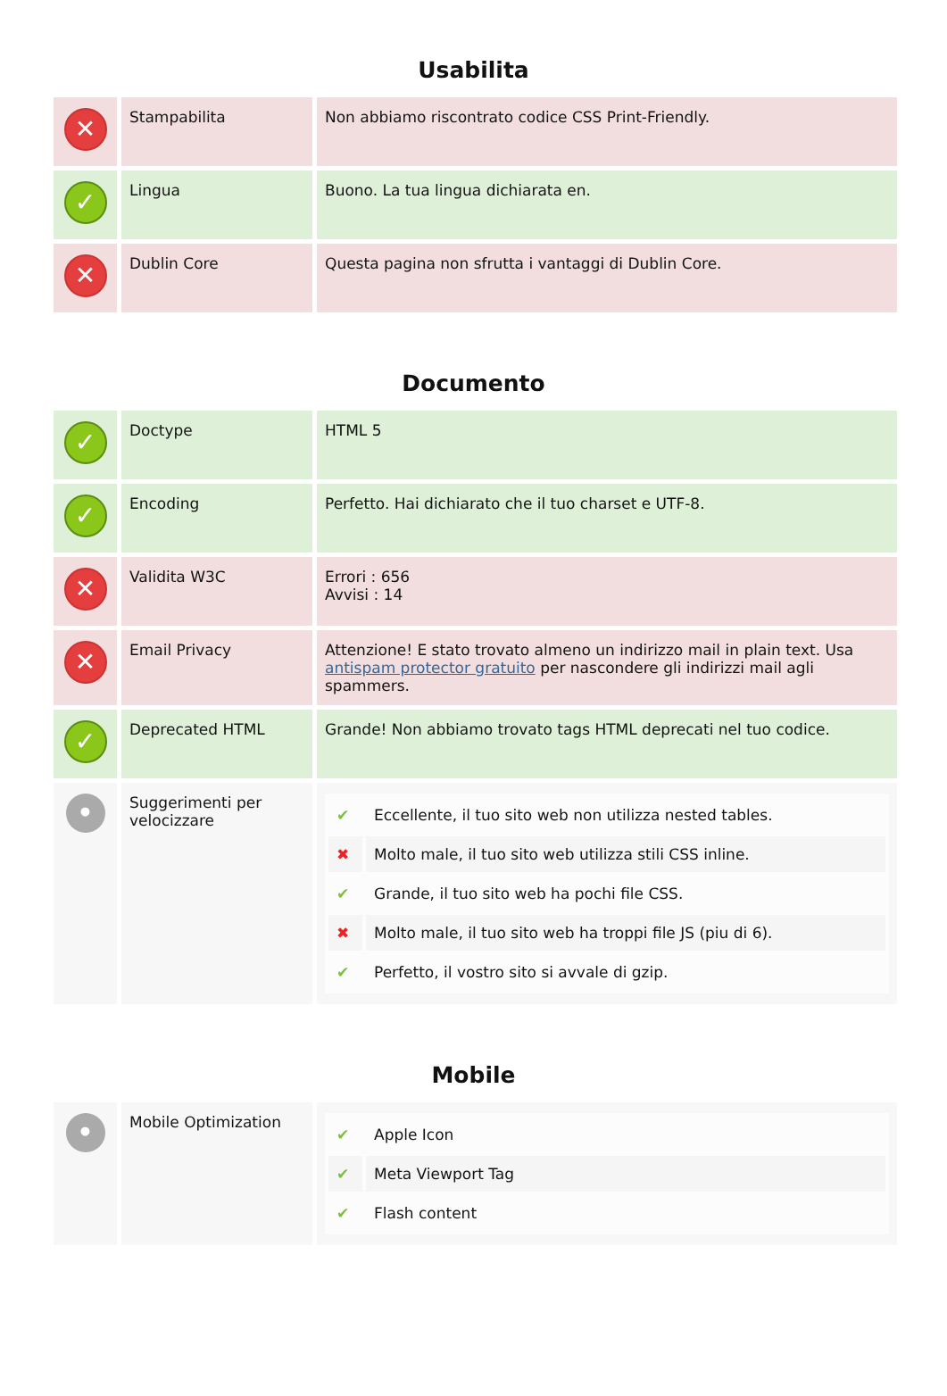Usabilita
| ✕ | Stampabilita | Non abbiamo riscontrato codice CSS Print-Friendly. |
| ✓ | Lingua | Buono. La tua lingua dichiarata en. |
| ✕ | Dublin Core | Questa pagina non sfrutta i vantaggi di Dublin Core. |
Documento
| ✓ | Doctype | HTML 5 |
| ✓ | Encoding | Perfetto. Hai dichiarato che il tuo charset e UTF-8. |
| ✕ | Validita W3C | Errori : 656 Avvisi : 14 |
| ✕ | Email Privacy | Attenzione! E stato trovato almeno un indirizzo mail in plain text. Usa antispam protector gratuito per nascondere gli indirizzi mail agli spammers. |
| ✓ | Deprecated HTML | Grande! Non abbiamo trovato tags HTML deprecati nel tuo codice. |
| • | Suggerimenti per velocizzare | / ✔ / Eccellente, il tuo sito web non utilizza nested tables. / / ✖ / Molto male, il tuo sito web utilizza stili CSS inline. / / ✔ / Grande, il tuo sito web ha pochi file CSS. / / ✖ / Molto male, il tuo sito web ha troppi file JS (piu di 6). / / ✔ / Perfetto, il vostro sito si avvale di gzip. / |
Mobile
| • | Mobile Optimization | / ✔ / Apple Icon / / ✔ / Meta Viewport Tag / / ✔ / Flash content / |